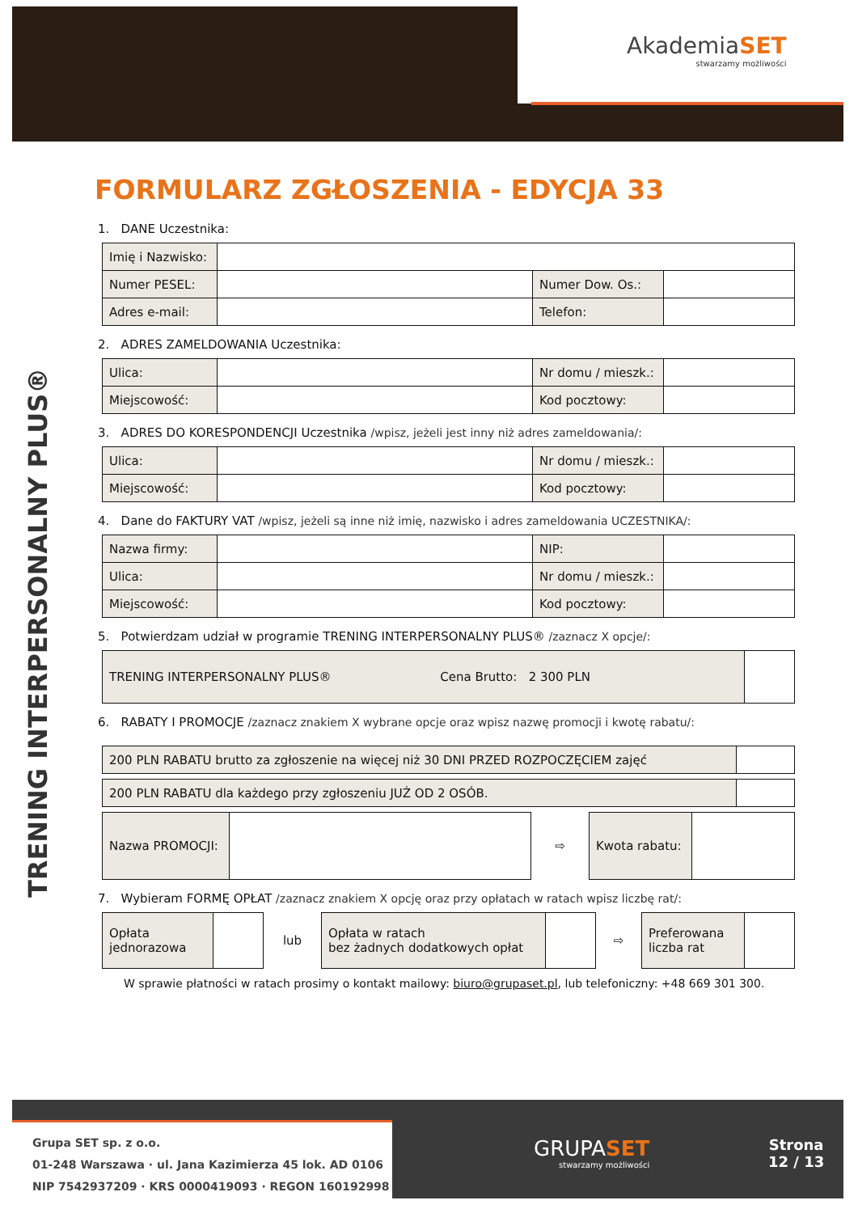AkademiaSET
stwarzamy możliwości
TRENING INTERPERSONALNY PLUS®
FORMULARZ ZGŁOSZENIA - EDYCJA 33
1. DANE Uczestnika:
| Imię i Nazwisko: | | | |
| Numer PESEL: | | Numer Dow. Os.: | |
| Adres e-mail: | | Telefon: | |
2. ADRES ZAMELDOWANIA Uczestnika:
| Ulica: | | Nr domu / mieszk.: | |
| Miejscowość: | | Kod pocztowy: | |
3. ADRES DO KORESPONDENCJI Uczestnika /wpisz, jeżeli jest inny niż adres zameldowania/:
| Ulica: | | Nr domu / mieszk.: | |
| Miejscowość: | | Kod pocztowy: | |
4. Dane do FAKTURY VAT /wpisz, jeżeli są inne niż imię, nazwisko i adres zameldowania UCZESTNIKA/:
| Nazwa firmy: | | NIP: | |
| Ulica: | | Nr domu / mieszk.: | |
| Miejscowość: | | Kod pocztowy: | |
5. Potwierdzam udział w programie TRENING INTERPERSONALNY PLUS® /zaznacz X opcje/:
| TRENING INTERPERSONALNY PLUS® Cena Brutto: 2 300 PLN | |
6. RABATY I PROMOCJE /zaznacz znakiem X wybrane opcje oraz wpisz nazwę promocji i kwotę rabatu/:
| 200 PLN RABATU brutto za zgłoszenie na więcej niż 30 DNI PRZED ROZPOCZĘCIEM zajęć | |
| 200 PLN RABATU dla każdego przy zgłoszeniu JUŻ OD 2 OSÓB. | |
| Nazwa PROMOCJI: | | ⇨ | Kwota rabatu: | |
7. Wybieram FORMĘ OPŁAT /zaznacz znakiem X opcję oraz przy opłatach w ratach wpisz liczbę rat/:
| Opłata jednorazowa | | lub | Opłata w ratach bez żadnych dodatkowych opłat | | ⇨ | Preferowana liczba rat | |
W sprawie płatności w ratach prosimy o kontakt mailowy: biuro@grupaset.pl, lub telefoniczny: +48 669 301 300.
Grupa SET sp. z o.o.
01-248 Warszawa · ul. Jana Kazimierza 45 lok. AD 0106
NIP 7542937209 · KRS 0000419093 · REGON 160192998
GRUPASET
stwarzamy możliwości
Strona
12 / 13